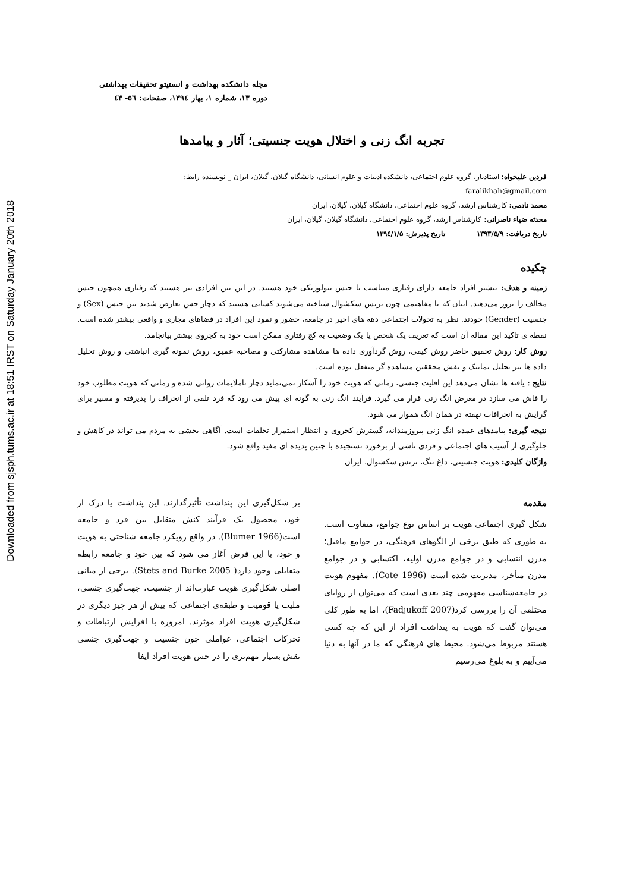Downloaded from sjsph.tums.ac.ir at 18:51 IRST on Saturday January 20th 2018
مجله دانشکده بهداشت و انستیتو تحقیقات بهداشتی
دوره ۱۳، شماره ۱، بهار ۱۳۹٤، صفحات: ٥٦- ٤٣
تجربه انگ زنی و اختلال هویت جنسیتی؛ آثار و پیامدها
فردین علیخواه: استادیار، گروه علوم اجتماعی، دانشکده ادبیات و علوم انسانی، دانشگاه گیلان، گیلان، ایران _ نویسنده رابط:
faralikhah@gmail.com
محمد نادمی: کارشناس ارشد، گروه علوم اجتماعی، دانشگاه گیلان، گیلان، ایران
محدثه ضیاء ناصرانی: کارشناس ارشد، گروه علوم اجتماعی، دانشگاه گیلان، گیلان، ایران
تاریخ دریافت: ۱۳۹۳/۵/۹ تاریخ پذیرش: ۱۳۹٤/۱/۵
چکیده
زمینه و هدف: بیشتر افراد جامعه دارای رفتاری متناسب با جنس بیولوژیکی خود هستند. در این بین افرادی نیز هستند که رفتاری همچون جنس مخالف را بروز می‌دهند. اینان که با مفاهیمی چون ترنس سکشوال شناخته می‌شوند کسانی هستند که دچار حس تعارض شدید بین جنس (Sex) و جنسیت (Gender) خودند. نظر به تحولات اجتماعی دهه های اخیر در جامعه، حضور و نمود این افراد در فضاهای مجازی و واقعی بیشتر شده است. نقطه ی تاکید این مقاله آن است که تعریف یک شخص یا یک وضعیت به کج رفتاری ممکن است خود به کجروی بیشتر بیانجامد.
روش کار: روش تحقیق حاضر روش کیفی، روش گردآوری داده ها مشاهده مشارکتی و مصاحبه عمیق، روش نمونه گیری انباشتی و روش تحلیل داده ها نیز تحلیل تماتیک و نقش محققین مشاهده گر منفعل بوده است.
نتایج : یافته ها نشان می‌دهد این اقلیت جنسی، زمانی که هویت خود را آشکار نمی‌نماید دچار ناملایمات روانی شده و زمانی که هویت مطلوب خود را فاش می سازد در معرض انگ زنی قرار می گیرد. فرآیند انگ زنی به گونه ای پیش می رود که فرد تلقی از انحراف را پذیرفته و مسیر برای گرایش به انحرافات نهفته در همان انگ هموار می شود.
نتیجه گیری: پیامدهای عمده انگ زنی پیروزمندانه، گسترش کجروی و انتظار استمرار تخلفات است. آگاهی بخشی به مردم می تواند در کاهش و جلوگیری از آسیب های اجتماعی و فردی ناشی از برخورد نسنجیده با چنین پدیده ای مفید واقع شود.
واژگان کلیدی: هویت جنسیتی، داغ ننگ، ترنس سکشوال، ایران
مقدمه
شکل گیری اجتماعی هویت بر اساس نوع جوامع، متفاوت است. به طوری که طبق برخی از الگوهای فرهنگی، در جوامع ماقبل؛ مدرن انتسابی و در جوامع مدرن اولیه، اکتسابی و در جوامع مدرن متأخر، مدیریت شده است (Cote 1996). مفهوم هویت در جامعه‌شناسی مفهومی چند بعدی است که می‌توان از زوایای مختلفی آن را بررسی کرد(Fadjukoff 2007)، اما به طور کلی می‌توان گفت که هویت به پنداشت افراد از این که چه کسی هستند مربوط می‌شود. محیط های فرهنگی که ما در آنها به دنیا می‌آییم و به بلوغ می‌رسیم
بر شکل‌گیری این پنداشت تأثیرگذارند. این پنداشت یا درک از خود، محصول یک فرآیند کنش متقابل بین فرد و جامعه است(Blumer 1966). در واقع رویکرد جامعه شناختی به هویت و خود، با این فرض آغاز می شود که بین خود و جامعه رابطه متقابلی وجود دارد( Stets and Burke 2005). برخی از مبانی اصلی شکل‌گیری هویت عبارت‌اند از جنسیت، جهت‌گیری جنسی، ملیت یا قومیت و طبقه‌ی اجتماعی که بیش از هر چیز دیگری در شکل‌گیری هویت افراد موثرند. امروزه با افزایش ارتباطات و تحرکات اجتماعی، عواملی چون جنسیت و جهت‌گیری جنسی نقش بسیار مهم‌تری را در حس هویت افراد ایفا